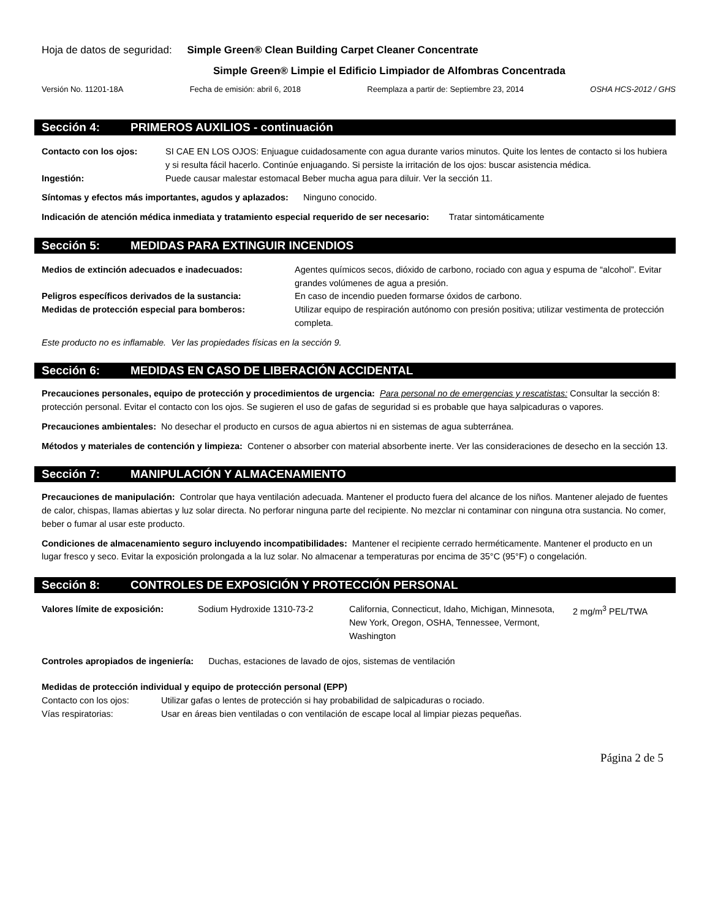Hoja de datos de seguridad: Simple Green® Clean Building Carpet Cleaner Concentrate
Simple Green® Limpie el Edificio Limpiador de Alfombras Concentrada
Versión No. 11201-18A Fecha de emisión: abril 6, 2018 Reemplaza a partir de: Septiembre 23, 2014 OSHA HCS-2012 / GHS
Sección 4: PRIMEROS AUXILIOS - continuación
| Contacto con los ojos: | SI CAE EN LOS OJOS: Enjuague cuidadosamente con agua durante varios minutos. Quite los lentes de contacto si los hubiera y si resulta fácil hacerlo. Continúe enjuagando. Si persiste la irritación de los ojos: buscar asistencia médica. |
| Ingestión: | Puede causar malestar estomacal Beber mucha agua para diluir. Ver la sección 11. |
Síntomas y efectos más importantes, agudos y aplazados: Ninguno conocido.
Indicación de atención médica inmediata y tratamiento especial requerido de ser necesario: Tratar sintomáticamente
Sección 5: MEDIDAS PARA EXTINGUIR INCENDIOS
| Medios de extinción adecuados e inadecuados: | Agentes químicos secos, dióxido de carbono, rociado con agua y espuma de “alcohol”. Evitar grandes volúmenes de agua a presión. |
| Peligros específicos derivados de la sustancia: | En caso de incendio pueden formarse óxidos de carbono. |
| Medidas de protección especial para bomberos: | Utilizar equipo de respiración autónomo con presión positiva; utilizar vestimenta de protección completa. |
Este producto no es inflamable. Ver las propiedades físicas en la sección 9.
Sección 6: MEDIDAS EN CASO DE LIBERACIÓN ACCIDENTAL
Precauciones personales, equipo de protección y procedimientos de urgencia: Para personal no de emergencias y rescatistas: Consultar la sección 8: protección personal. Evitar el contacto con los ojos. Se sugieren el uso de gafas de seguridad si es probable que haya salpicaduras o vapores.
Precauciones ambientales: No desechar el producto en cursos de agua abiertos ni en sistemas de agua subterránea.
Métodos y materiales de contención y limpieza: Contener o absorber con material absorbente inerte. Ver las consideraciones de desecho en la sección 13.
Sección 7: MANIPULACIÓN Y ALMACENAMIENTO
Precauciones de manipulación: Controlar que haya ventilación adecuada. Mantener el producto fuera del alcance de los niños. Mantener alejado de fuentes de calor, chispas, llamas abiertas y luz solar directa. No perforar ninguna parte del recipiente. No mezclar ni contaminar con ninguna otra sustancia. No comer, beber o fumar al usar este producto.
Condiciones de almacenamiento seguro incluyendo incompatibilidades: Mantener el recipiente cerrado herméticamente. Mantener el producto en un lugar fresco y seco. Evitar la exposición prolongada a la luz solar. No almacenar a temperaturas por encima de 35°C (95°F) o congelación.
Sección 8: CONTROLES DE EXPOSICIÓN Y PROTECCIÓN PERSONAL
| Valores límite de exposición: | Sodium Hydroxide 1310-73-2 | California, Connecticut, Idaho, Michigan, Minnesota, New York, Oregon, OSHA, Tennessee, Vermont, Washington | 2 mg/m<sup>3</sup> PEL/TWA |
Controles apropiados de ingeniería: Duchas, estaciones de lavado de ojos, sistemas de ventilación
Medidas de protección individual y equipo de protección personal (EPP)
| Contacto con los ojos: | Utilizar gafas o lentes de protección si hay probabilidad de salpicaduras o rociado. |
| Vías respiratorias: | Usar en áreas bien ventiladas o con ventilación de escape local al limpiar piezas pequeñas. |
Página 2 de 5